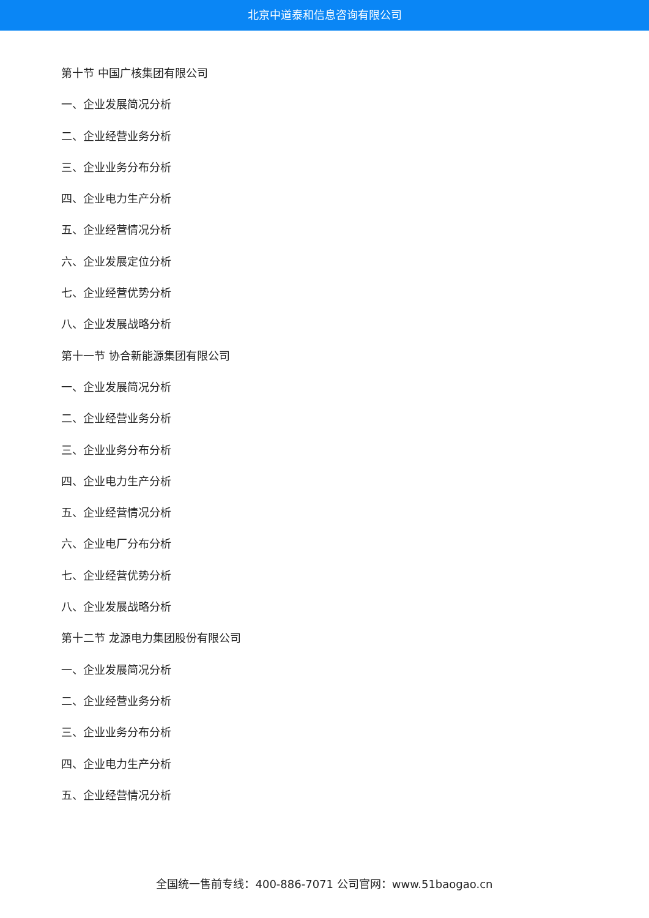北京中道泰和信息咨询有限公司
第十节 中国广核集团有限公司
一、企业发展简况分析
二、企业经营业务分析
三、企业业务分布分析
四、企业电力生产分析
五、企业经营情况分析
六、企业发展定位分析
七、企业经营优势分析
八、企业发展战略分析
第十一节 协合新能源集团有限公司
一、企业发展简况分析
二、企业经营业务分析
三、企业业务分布分析
四、企业电力生产分析
五、企业经营情况分析
六、企业电厂分布分析
七、企业经营优势分析
八、企业发展战略分析
第十二节 龙源电力集团股份有限公司
一、企业发展简况分析
二、企业经营业务分析
三、企业业务分布分析
四、企业电力生产分析
五、企业经营情况分析
全国统一售前专线：400-886-7071 公司官网：www.51baogao.cn